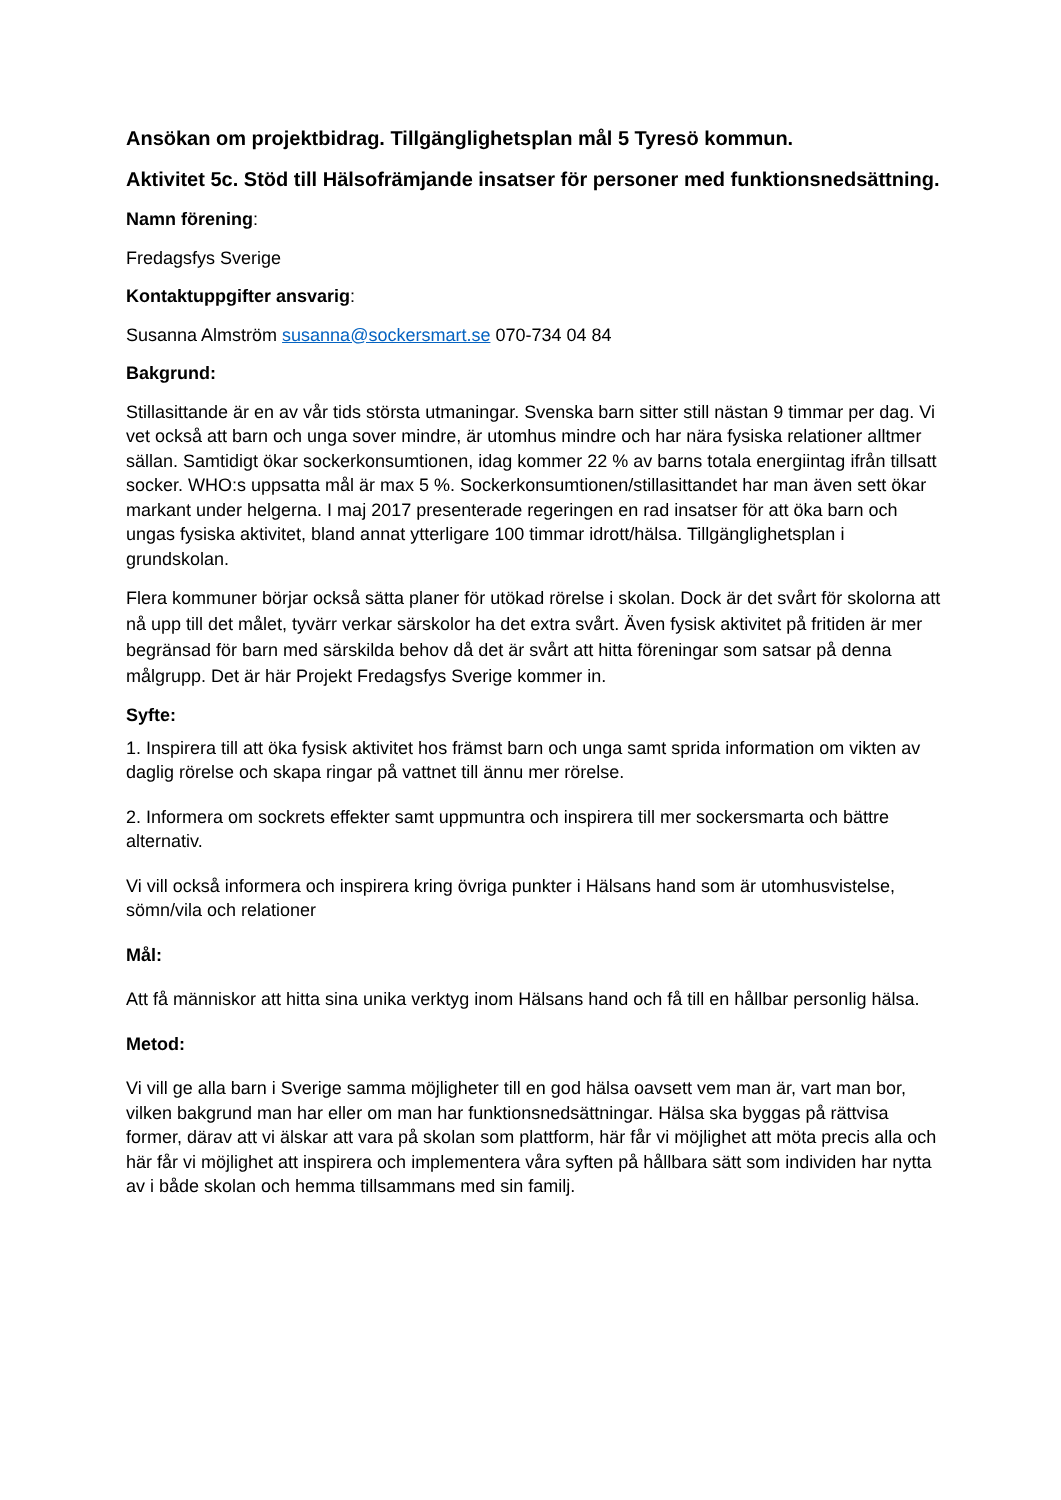Ansökan om projektbidrag. Tillgänglighetsplan mål 5 Tyresö kommun.
Aktivitet 5c. Stöd till Hälsofrämjande insatser för personer med funktionsnedsättning.
Namn förening:
Fredagsfys Sverige
Kontaktuppgifter ansvarig:
Susanna Almström susanna@sockersmart.se 070-734 04 84
Bakgrund:
Stillasittande är en av vår tids största utmaningar. Svenska barn sitter still nästan 9 timmar per dag. Vi vet också att barn och unga sover mindre, är utomhus mindre och har nära fysiska relationer alltmer sällan. Samtidigt ökar sockerkonsumtionen, idag kommer 22 % av barns totala energiintag ifrån tillsatt socker. WHO:s uppsatta mål är max 5 %. Sockerkonsumtionen/stillasittandet har man även sett ökar markant under helgerna. I maj 2017 presenterade regeringen en rad insatser för att öka barn och ungas fysiska aktivitet, bland annat ytterligare 100 timmar idrott/hälsa. Tillgänglighetsplan i grundskolan.
Flera kommuner börjar också sätta planer för utökad rörelse i skolan. Dock är det svårt för skolorna att nå upp till det målet, tyvärr verkar särskolor ha det extra svårt. Även fysisk aktivitet på fritiden är mer begränsad för barn med särskilda behov då det är svårt att hitta föreningar som satsar på denna målgrupp. Det är här Projekt Fredagsfys Sverige kommer in.
Syfte:
1. Inspirera till att öka fysisk aktivitet hos främst barn och unga samt sprida information om vikten av daglig rörelse och skapa ringar på vattnet till ännu mer rörelse.
2. Informera om sockrets effekter samt uppmuntra och inspirera till mer sockersmarta och bättre alternativ.
Vi vill också informera och inspirera kring övriga punkter i Hälsans hand som är utomhusvistelse, sömn/vila och relationer
Mål:
Att få människor att hitta sina unika verktyg inom Hälsans hand och få till en hållbar personlig hälsa.
Metod:
Vi vill ge alla barn i Sverige samma möjligheter till en god hälsa oavsett vem man är, vart man bor, vilken bakgrund man har eller om man har funktionsnedsättningar. Hälsa ska byggas på rättvisa former, därav att vi älskar att vara på skolan som plattform, här får vi möjlighet att möta precis alla och här får vi möjlighet att inspirera och implementera våra syften på hållbara sätt som individen har nytta av i både skolan och hemma tillsammans med sin familj.